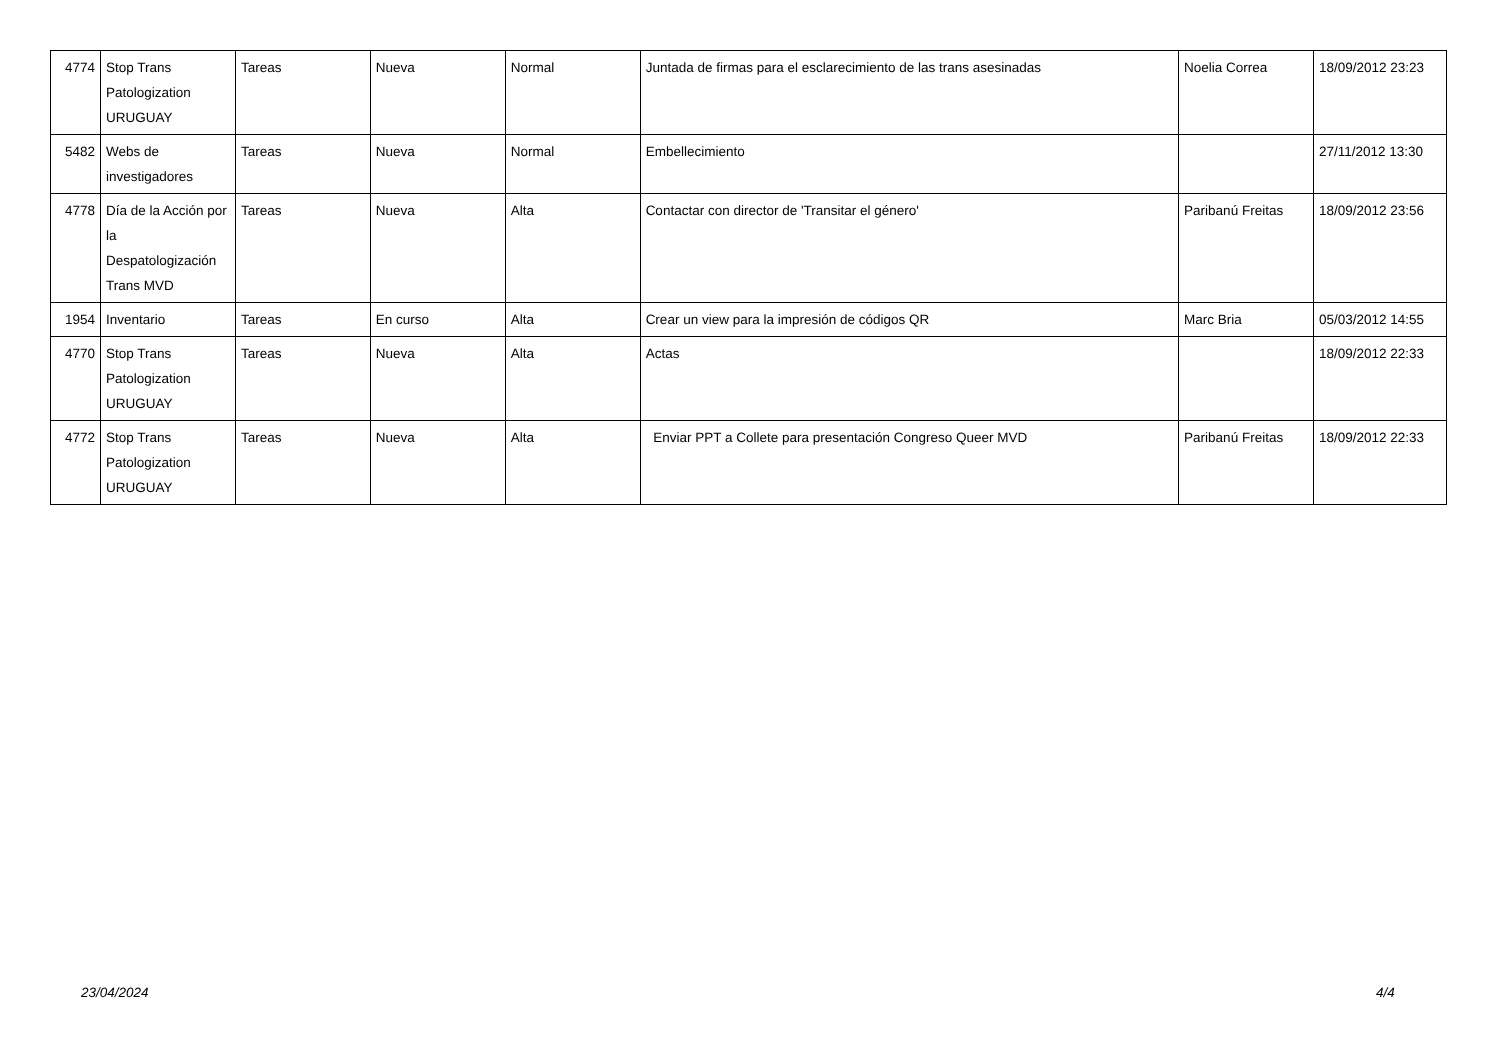| 4774 | Stop Trans Patologization URUGUAY | Tareas | Nueva | Normal | Juntada de firmas para el esclarecimiento de las trans asesinadas | Noelia Correa | 18/09/2012 23:23 |
| 5482 | Webs de investigadores | Tareas | Nueva | Normal | Embellecimiento | | 27/11/2012 13:30 |
| 4778 | Día de la Acción por la Despatologización Trans MVD | Tareas | Nueva | Alta | Contactar con director de 'Transitar el género' | Paribanú Freitas | 18/09/2012 23:56 |
| 1954 | Inventario | Tareas | En curso | Alta | Crear un view para la impresión de códigos QR | Marc Bria | 05/03/2012 14:55 |
| 4770 | Stop Trans Patologization URUGUAY | Tareas | Nueva | Alta | Actas | | 18/09/2012 22:33 |
| 4772 | Stop Trans Patologization URUGUAY | Tareas | Nueva | Alta | Enviar PPT a Collete para presentación Congreso Queer MVD | Paribanú Freitas | 18/09/2012 22:33 |
23/04/2024 4/4